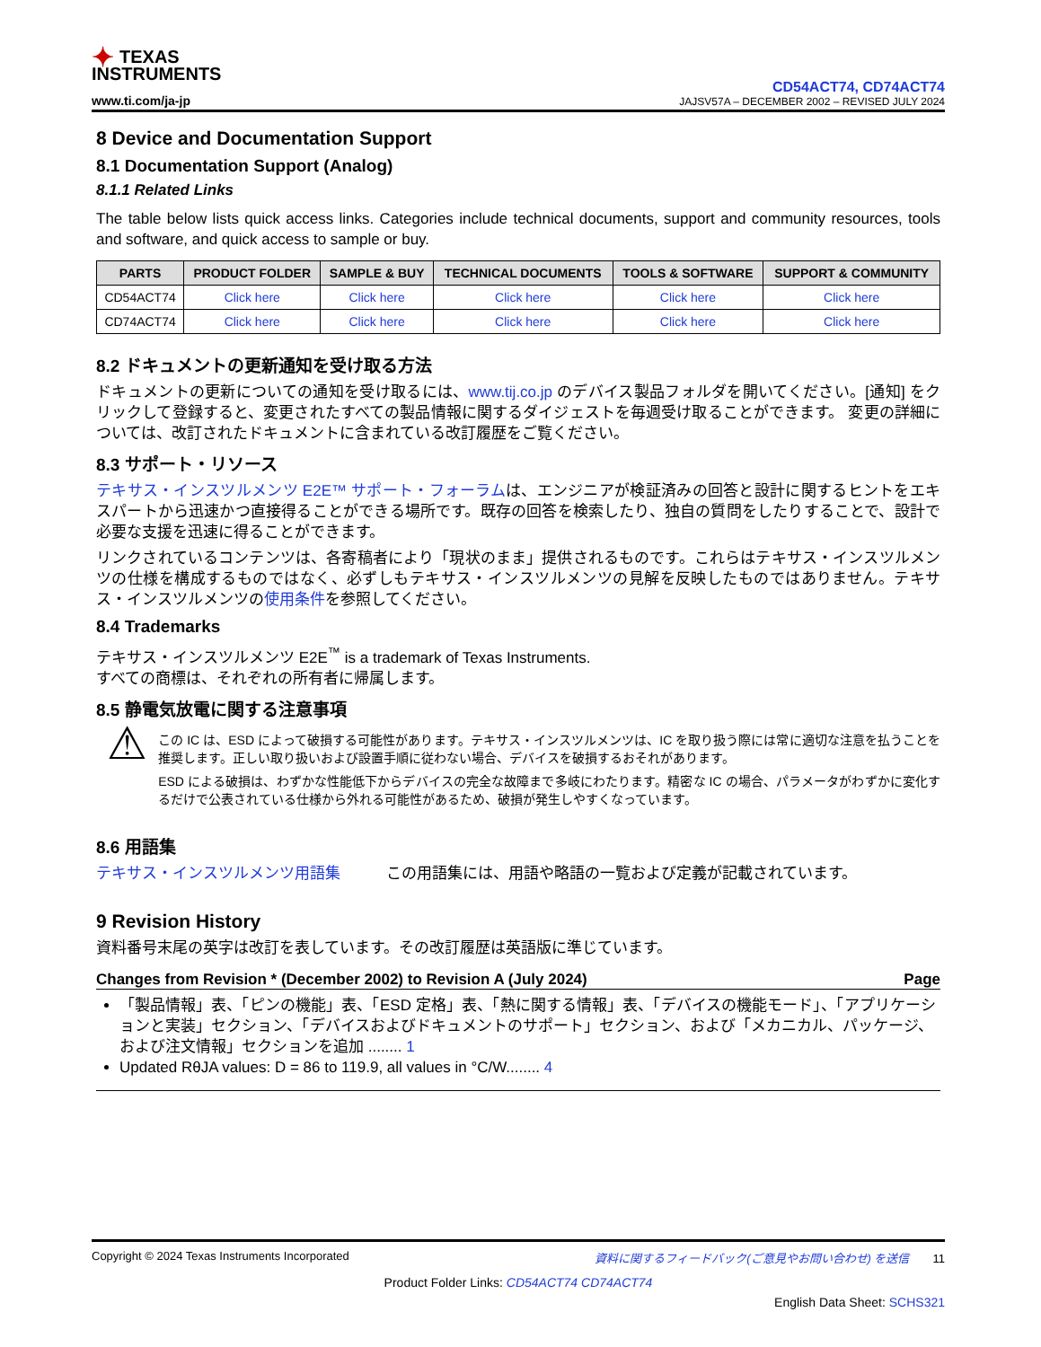✦ TEXAS
INSTRUMENTS
www.ti.com/ja-jp
CD54ACT74, CD74ACT74
JAJSV57A – DECEMBER 2002 – REVISED JULY 2024
8 Device and Documentation Support
8.1 Documentation Support (Analog)
8.1.1 Related Links
The table below lists quick access links. Categories include technical documents, support and community resources, tools and software, and quick access to sample or buy.
| PARTS | PRODUCT FOLDER | SAMPLE & BUY | TECHNICAL DOCUMENTS | TOOLS & SOFTWARE | SUPPORT & COMMUNITY |
| --- | --- | --- | --- | --- | --- |
| CD54ACT74 | Click here | Click here | Click here | Click here | Click here |
| CD74ACT74 | Click here | Click here | Click here | Click here | Click here |
8.2 ドキュメントの更新通知を受け取る方法
ドキュメントの更新についての通知を受け取るには、www.tij.co.jp のデバイス製品フォルダを開いてください。[通知] をクリックして登録すると、変更されたすべての製品情報に関するダイジェストを毎週受け取ることができます。 変更の詳細については、改訂されたドキュメントに含まれている改訂履歴をご覧ください。
8.3 サポート・リソース
テキサス・インスツルメンツ E2E™ サポート・フォーラムは、エンジニアが検証済みの回答と設計に関するヒントをエキスパートから迅速かつ直接得ることができる場所です。既存の回答を検索したり、独自の質問をしたりすることで、設計で必要な支援を迅速に得ることができます。
リンクされているコンテンツは、各寄稿者により「現状のまま」提供されるものです。これらはテキサス・インスツルメンツの仕様を構成するものではなく、必ずしもテキサス・インスツルメンツの見解を反映したものではありません。テキサス・インスツルメンツの使用条件を参照してください。
8.4 Trademarks
テキサス・インスツルメンツ E2E<sup>™</sup> is a trademark of Texas Instruments.
すべての商標は、それぞれの所有者に帰属します。
8.5 静電気放電に関する注意事項
⚠
この IC は、ESD によって破損する可能性があります。テキサス・インスツルメンツは、IC を取り扱う際には常に適切な注意を払うことを推奨します。正しい取り扱いおよび設置手順に従わない場合、デバイスを破損するおそれがあります。
ESD による破損は、わずかな性能低下からデバイスの完全な故障まで多岐にわたります。精密な IC の場合、パラメータがわずかに変化するだけで公表されている仕様から外れる可能性があるため、破損が発生しやすくなっています。
8.6 用語集
テキサス・インスツルメンツ用語集　　　この用語集には、用語や略語の一覧および定義が記載されています。
9 Revision History
資料番号末尾の英字は改訂を表しています。その改訂履歴は英語版に準じています。
Changes from Revision * (December 2002) to Revision A (July 2024) Page
「製品情報」表、「ピンの機能」表、「ESD 定格」表、「熱に関する情報」表、「デバイスの機能モード」、「アプリケーションと実装」セクション、「デバイスおよびドキュメントのサポート」セクション、および「メカニカル、パッケージ、および注文情報」セクションを追加 ........ 1
Updated RθJA values: D = 86 to 119.9, all values in °C/W........ 4
Copyright © 2024 Texas Instruments Incorporated 資料に関するフィードバック(ご意見やお問い合わせ) を送信　　11
Product Folder Links: CD54ACT74 CD74ACT74
English Data Sheet: SCHS321